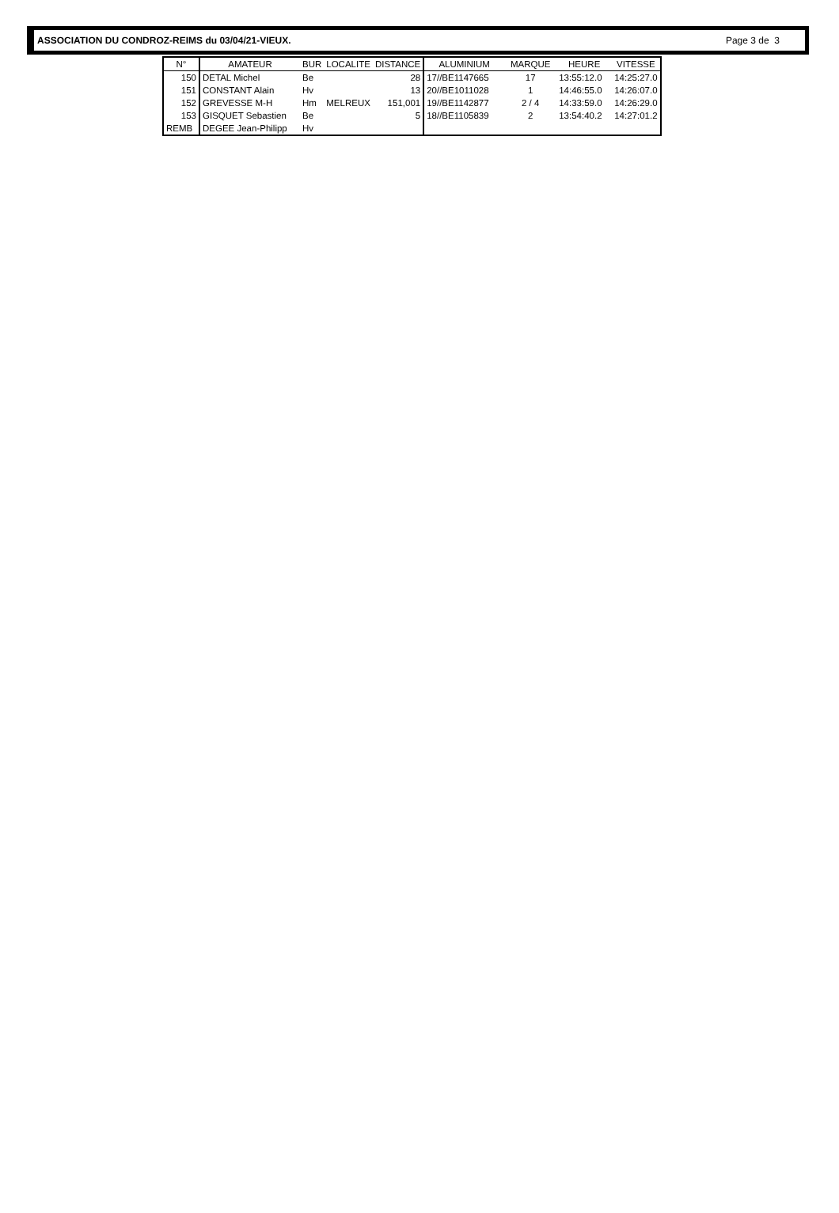ASSOCIATION DU CONDROZ-REIMS du 03/04/21-VIEUX. Page 3 de 3
| N° | AMATEUR | BUR | LOCALITE | DISTANCE | ALUMINIUM | MARQUE | HEURE | VITESSE |
| --- | --- | --- | --- | --- | --- | --- | --- | --- |
| 150 | DETAL Michel | Be | | 28 | 17//BE1147665 | 17 | 13:55:12.0 | 14:25:27.0 |
| 151 | CONSTANT Alain | Hv | | 13 | 20//BE1011028 | 1 | 14:46:55.0 | 14:26:07.0 |
| 152 | GREVESSE M-H | Hm | MELREUX | 151,001 | 19//BE1142877 | 2 / 4 | 14:33:59.0 | 14:26:29.0 |
| 153 | GISQUET Sebastien | Be | | 5 | 18//BE1105839 | 2 | 13:54:40.2 | 14:27:01.2 |
| REMB | DEGEE Jean-Philipp | Hv | | | | | | |